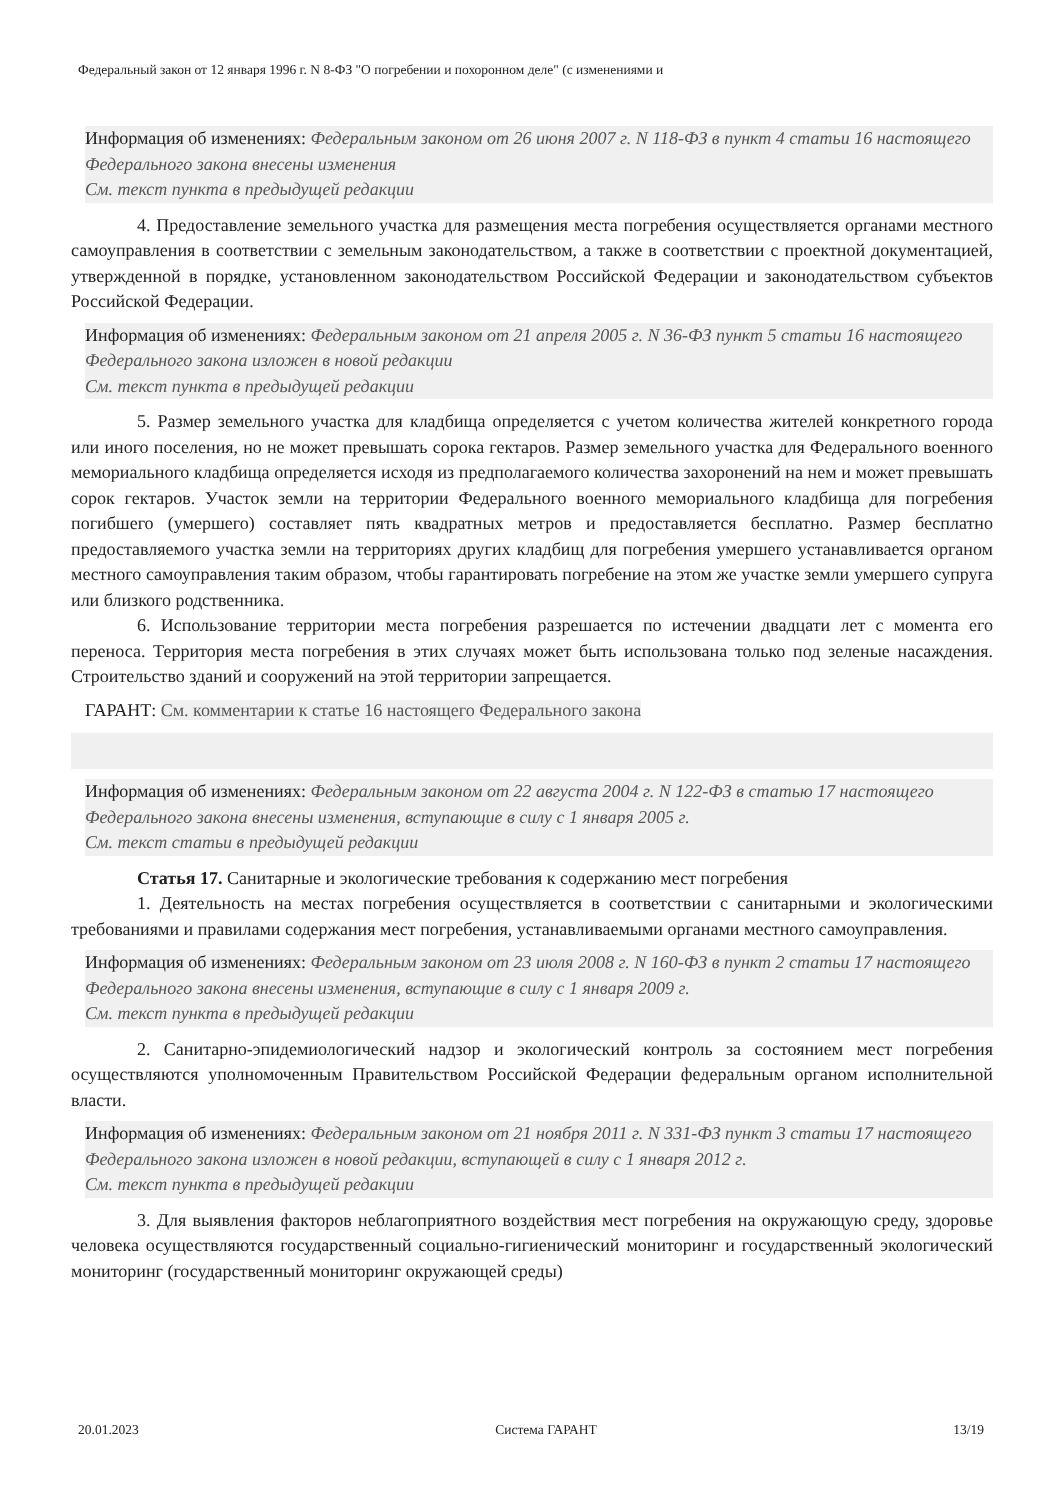Федеральный закон от 12 января 1996 г. N 8-ФЗ "О погребении и похоронном деле" (с изменениями и
Информация об изменениях: Федеральным законом от 26 июня 2007 г. N 118-ФЗ в пункт 4 статьи 16 настоящего Федерального закона внесены изменения
См. текст пункта в предыдущей редакции
4. Предоставление земельного участка для размещения места погребения осуществляется органами местного самоуправления в соответствии с земельным законодательством, а также в соответствии с проектной документацией, утвержденной в порядке, установленном законодательством Российской Федерации и законодательством субъектов Российской Федерации.
Информация об изменениях: Федеральным законом от 21 апреля 2005 г. N 36-ФЗ пункт 5 статьи 16 настоящего Федерального закона изложен в новой редакции
См. текст пункта в предыдущей редакции
5. Размер земельного участка для кладбища определяется с учетом количества жителей конкретного города или иного поселения, но не может превышать сорока гектаров. Размер земельного участка для Федерального военного мемориального кладбища определяется исходя из предполагаемого количества захоронений на нем и может превышать сорок гектаров. Участок земли на территории Федерального военного мемориального кладбища для погребения погибшего (умершего) составляет пять квадратных метров и предоставляется бесплатно. Размер бесплатно предоставляемого участка земли на территориях других кладбищ для погребения умершего устанавливается органом местного самоуправления таким образом, чтобы гарантировать погребение на этом же участке земли умершего супруга или близкого родственника.
6. Использование территории места погребения разрешается по истечении двадцати лет с момента его переноса. Территория места погребения в этих случаях может быть использована только под зеленые насаждения. Строительство зданий и сооружений на этой территории запрещается.
ГАРАНТ: См. комментарии к статье 16 настоящего Федерального закона
Информация об изменениях: Федеральным законом от 22 августа 2004 г. N 122-ФЗ в статью 17 настоящего Федерального закона внесены изменения, вступающие в силу с 1 января 2005 г.
См. текст статьи в предыдущей редакции
Статья 17. Санитарные и экологические требования к содержанию мест погребения
1. Деятельность на местах погребения осуществляется в соответствии с санитарными и экологическими требованиями и правилами содержания мест погребения, устанавливаемыми органами местного самоуправления.
Информация об изменениях: Федеральным законом от 23 июля 2008 г. N 160-ФЗ в пункт 2 статьи 17 настоящего Федерального закона внесены изменения, вступающие в силу с 1 января 2009 г.
См. текст пункта в предыдущей редакции
2. Санитарно-эпидемиологический надзор и экологический контроль за состоянием мест погребения осуществляются уполномоченным Правительством Российской Федерации федеральным органом исполнительной власти.
Информация об изменениях: Федеральным законом от 21 ноября 2011 г. N 331-ФЗ пункт 3 статьи 17 настоящего Федерального закона изложен в новой редакции, вступающей в силу с 1 января 2012 г.
См. текст пункта в предыдущей редакции
3. Для выявления факторов неблагоприятного воздействия мест погребения на окружающую среду, здоровье человека осуществляются государственный социально-гигиенический мониторинг и государственный экологический мониторинг (государственный мониторинг окружающей среды)
20.01.2023 Система ГАРАНТ 13/19